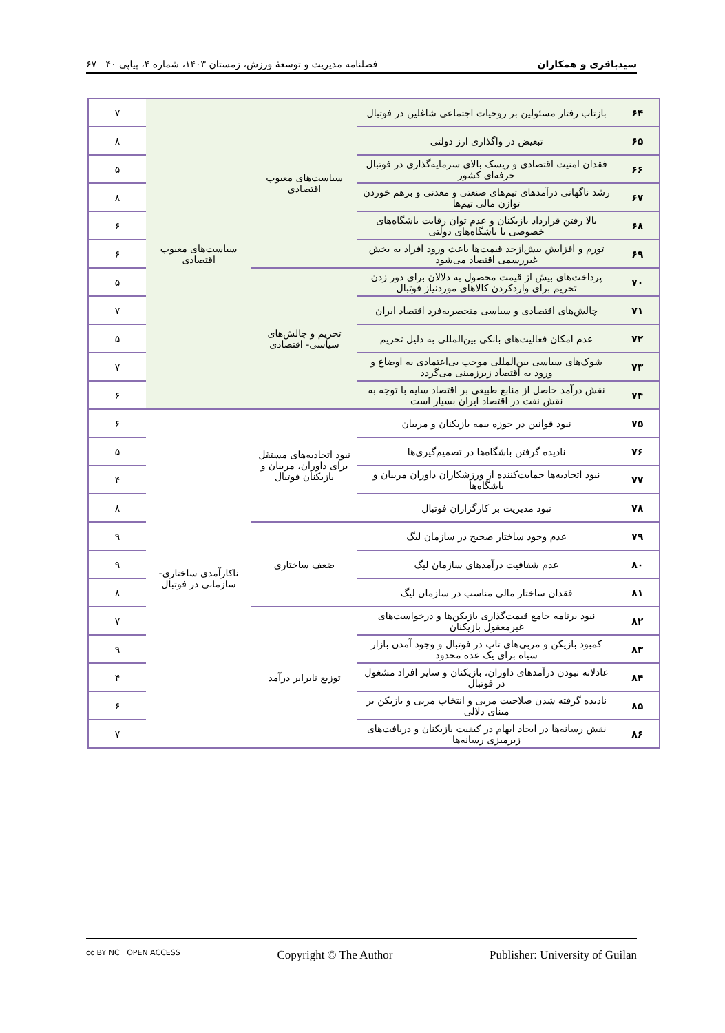سیدباقری و همکاران فصلنامه مدیریت و توسعهٔ ورزش، زمستان ۱۴۰۳، شماره ۴، پیاپی ۴۰ ۶۷
| ۶۴ | بازتاب رفتار مسئولین بر روحیات اجتماعی شاغلین در فوتبال | سیاست‌های معیوب اقتصادی | سیاست‌های معیوب اقتصادی | ۷ |
| ۶۵ | تبعیض در واگذاری ارز دولتی | | | ۸ |
| ۶۶ | فقدان امنیت اقتصادی و ریسک بالای سرمایه‌گذاری در فوتبال حرفه‌ای کشور | | | ۵ |
| ۶۷ | رشد ناگهانی درآمدهای تیم‌های صنعتی و معدنی و برهم خوردن توازن مالی تیم‌ها | | | ۸ |
| ۶۸ | بالا رفتن قرارداد بازیکنان و عدم توان رقابت باشگاه‌های خصوصی با باشگاه‌های دولتی | | | ۶ |
| ۶۹ | تورم و افزایش بیش‌ازحد قیمت‌ها باعث ورود افراد به بخش غیررسمی اقتصاد می‌شود | | | ۶ |
| ۷۰ | پرداخت‌های بیش از قیمت محصول به دلالان برای دور زدن تحریم برای واردکردن کالاهای موردنیاز فوتبال | تحریم و چالش‌های سیاسی- اقتصادی | | ۵ |
| ۷۱ | چالش‌های اقتصادی و سیاسی منحصربه‌فرد اقتصاد ایران | | | ۷ |
| ۷۲ | عدم امکان فعالیت‌های بانکی بین‌المللی به دلیل تحریم | | | ۵ |
| ۷۳ | شوک‌های سیاسی بین‌المللی موجب بی‌اعتمادی به اوضاع و ورود به اقتصاد زیرزمینی می‌گردد | | | ۷ |
| ۷۴ | نقش درآمد حاصل از منابع طبیعی بر اقتصاد سایه با توجه به نقش نفت در اقتصاد ایران بسیار است | | | ۶ |
| ۷۵ | نبود قوانین در حوزه بیمه بازیکنان و مربیان | نبود اتحادیه‌های مستقل برای داوران، مربیان و بازیکنان فوتبال | ناکارآمدی ساختاری- سازمانی در فوتبال | ۶ |
| ۷۶ | نادیده گرفتن باشگاه‌ها در تصمیم‌گیری‌ها | | | ۵ |
| ۷۷ | نبود اتحادیه‌ها حمایت‌کننده از ورزشکاران داوران مربیان و باشگاه‌ها | | | ۴ |
| ۷۸ | نبود مدیریت بر کارگزاران فوتبال | | | ۸ |
| ۷۹ | عدم وجود ساختار صحیح در سازمان لیگ | ضعف ساختاری | | ۹ |
| ۸۰ | عدم شفافیت درآمدهای سازمان لیگ | | | ۹ |
| ۸۱ | فقدان ساختار مالی مناسب در سازمان لیگ | | | ۸ |
| ۸۲ | نبود برنامه جامع قیمت‌گذاری بازیکن‌ها و درخواست‌های غیرمعقول بازیکنان | توزیع نابرابر درآمد | | ۷ |
| ۸۳ | کمبود بازیکن و مربی‌های تاپ در فوتبال و وجود آمدن بازار سیاه برای یک عده محدود | | | ۹ |
| ۸۴ | عادلانه نبودن درآمدهای داوران، بازیکنان و سایر افراد مشغول در فوتبال | | | ۴ |
| ۸۵ | نادیده گرفته شدن صلاحیت مربی و انتخاب مربی و بازیکن بر مبنای دلالی | | | ۶ |
| ۸۶ | نقش رسانه‌ها در ایجاد ابهام در کیفیت بازیکنان و دریافت‌های زیرمیزی رسانه‌ها | | | ۷ |
cc BY NC OPEN ACCESS Copyright © The Author Publisher: University of Guilan